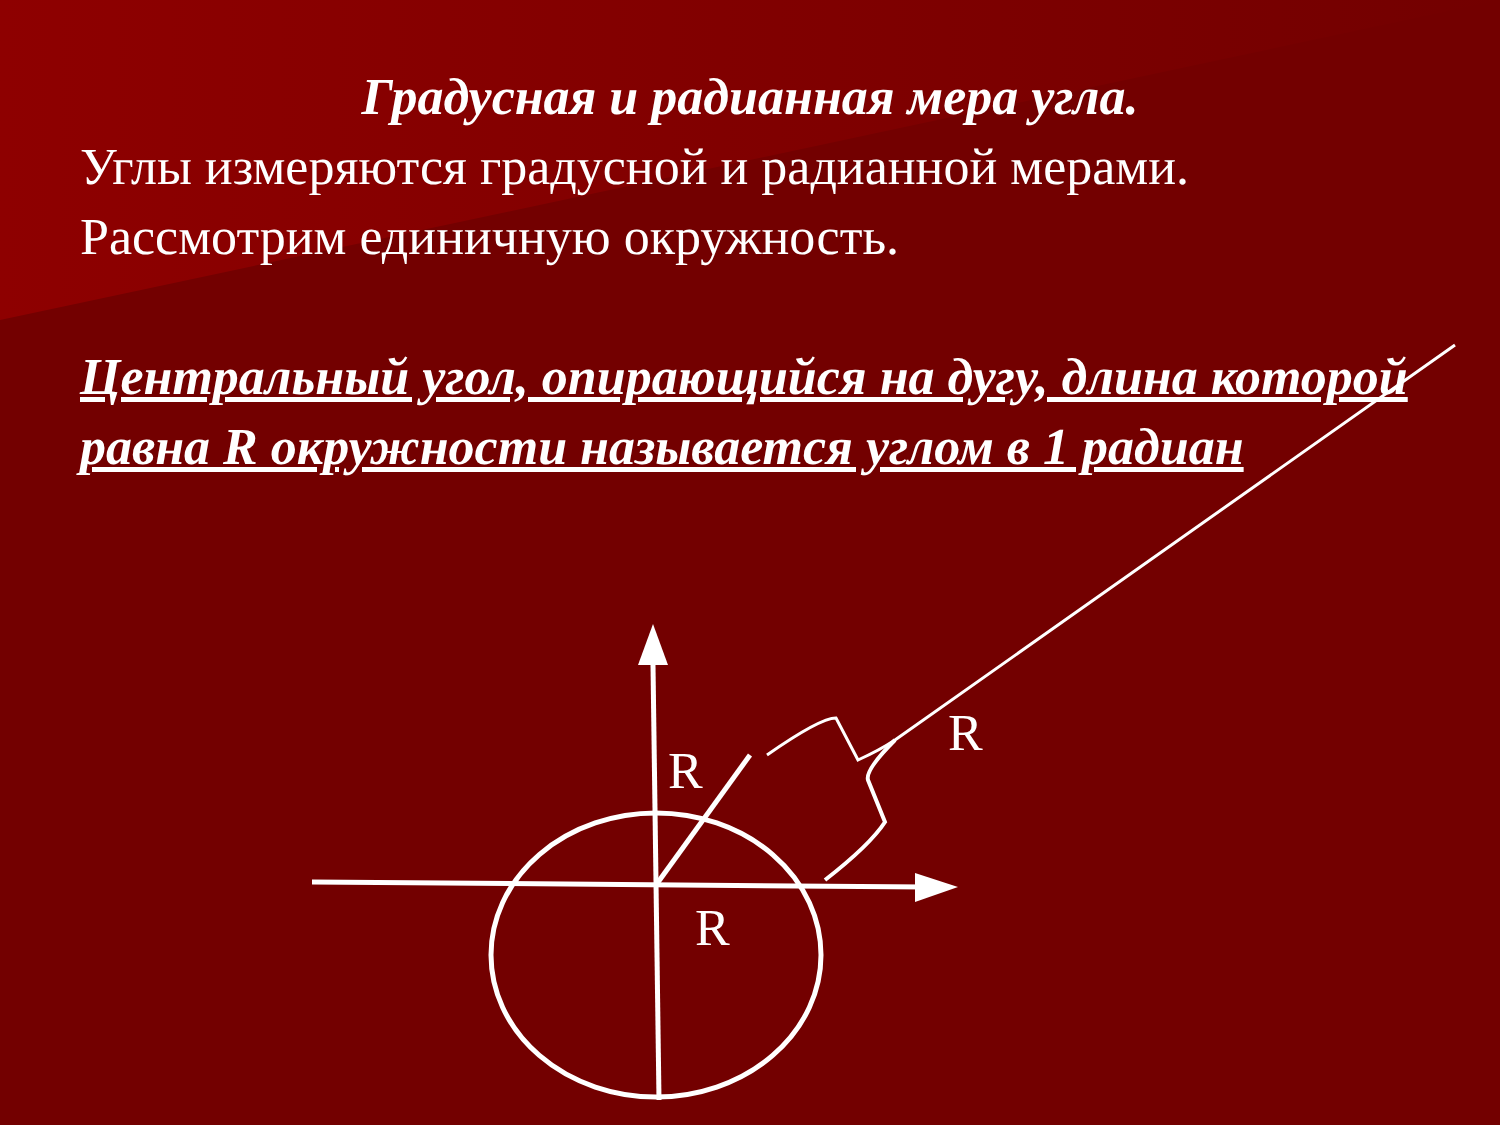R
R
R
Градусная и радианная мера угла.
Углы измеряются градусной и радианной мерами. Рассмотрим единичную окружность.
Центральный угол, опирающийся на дугу, длина которой равна R окружности называется углом в 1 радиан